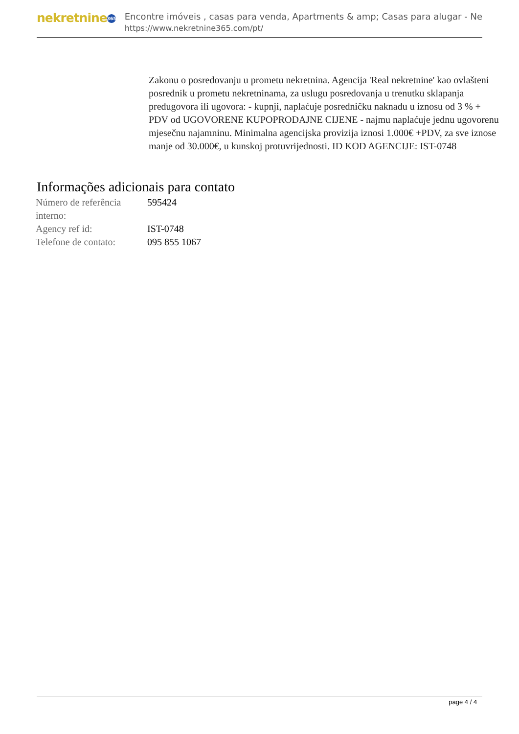nekretnine 365
Encontre imóveis , casas para venda, Apartments & amp; Casas para alugar - Ne
https://www.nekretnine365.com/pt/
Zakonu o posredovanju u prometu nekretnina. Agencija 'Real nekretnine' kao ovlašteni posrednik u prometu nekretninama, za uslugu posredovanja u trenutku sklapanja predugovora ili ugovora: - kupnji, naplaćuje posredničku naknadu u iznosu od 3 % + PDV od UGOVORENE KUPOPRODAJNE CIJENE - najmu naplaćuje jednu ugovorenu mjesečnu najamninu. Minimalna agencijska provizija iznosi 1.000€ +PDV, za sve iznose manje od 30.000€, u kunskoj protuvrijednosti. ID KOD AGENCIJE: IST-0748
Informações adicionais para contato
| Número de referência interno: | 595424 |
| Agency ref id: | IST-0748 |
| Telefone de contato: | 095 855 1067 |
page 4 / 4